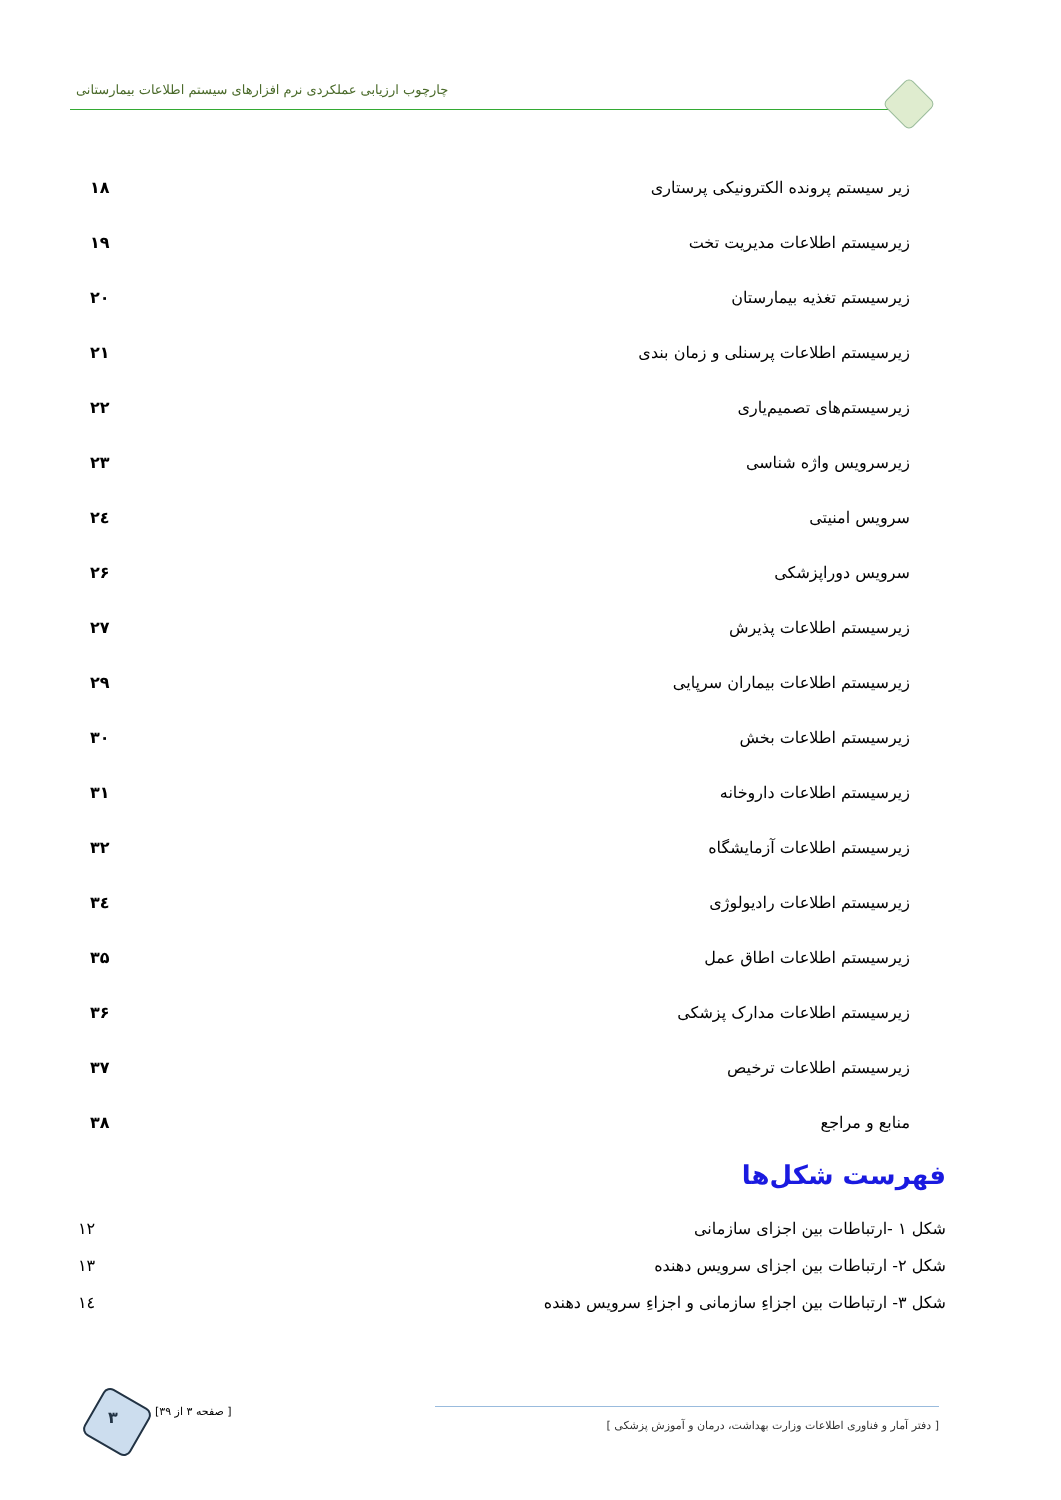چارچوب ارزیابی عملکردی نرم افزارهای سیستم اطلاعات بیمارستانی
زیر سیستم پرونده الکترونیکی پرستاری ۱۸
زیرسیستم اطلاعات مدیریت تخت ۱۹
زیرسیستم تغذیه بیمارستان ۲۰
زیرسیستم اطلاعات پرسنلی و زمان بندی ۲۱
زیرسیستم‌های تصمیم‌یاری ۲۲
زیرسرویس واژه شناسی ۲۳
سرویس امنیتی ۲٤
سرویس دوراپزشکی ۲۶
زیرسیستم اطلاعات پذیرش ۲۷
زیرسیستم اطلاعات بیماران سرپایی ۲۹
زیرسیستم اطلاعات بخش ۳۰
زیرسیستم اطلاعات داروخانه ۳۱
زیرسیستم اطلاعات آزمایشگاه ۳۲
زیرسیستم اطلاعات رادیولوژی ۳٤
زیرسیستم اطلاعات اطاق عمل ۳۵
زیرسیستم اطلاعات مدارک پزشکی ۳۶
زیرسیستم اطلاعات ترخیص ۳۷
منابع و مراجع ۳۸
فهرست شکل‌ها
شکل ۱ -ارتباطات بین اجزای سازمانی ۱۲
شکل ۲- ارتباطات بین اجزای سرویس دهنده ۱۳
شکل ۳- ارتباطات بین اجزاءِ سازمانی و اجزاءِ سرویس دهنده ۱٤
۳ [ صفحه ۳ از ۳۹]
[ دفتر آمار و فناوری اطلاعات وزارت بهداشت، درمان و آموزش پزشکی ]